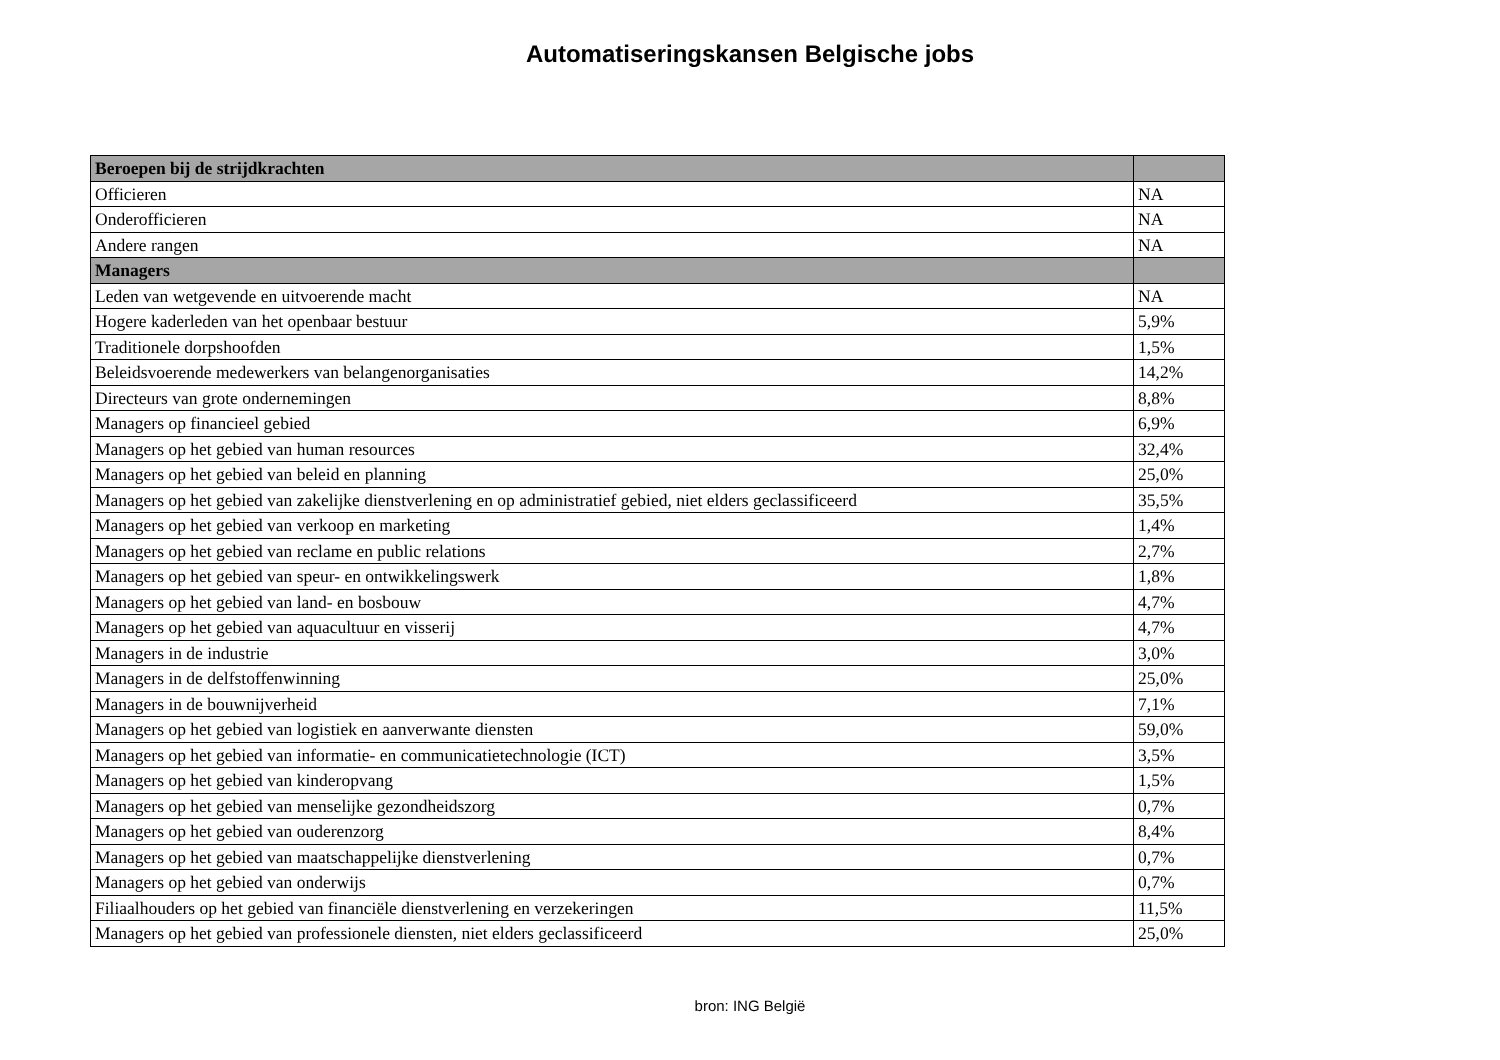Automatiseringskansen Belgische jobs
| Beroepen bij de strijdkrachten | |
| Officieren | NA |
| Onderofficieren | NA |
| Andere rangen | NA |
| Managers | |
| Leden van wetgevende en uitvoerende macht | NA |
| Hogere kaderleden van het openbaar bestuur | 5,9% |
| Traditionele dorpshoofden | 1,5% |
| Beleidsvoerende medewerkers van belangenorganisaties | 14,2% |
| Directeurs van grote ondernemingen | 8,8% |
| Managers op financieel gebied | 6,9% |
| Managers op het gebied van human resources | 32,4% |
| Managers op het gebied van beleid en planning | 25,0% |
| Managers op het gebied van zakelijke dienstverlening en op administratief gebied, niet elders geclassificeerd | 35,5% |
| Managers op het gebied van verkoop en marketing | 1,4% |
| Managers op het gebied van reclame en public relations | 2,7% |
| Managers op het gebied van speur- en ontwikkelingswerk | 1,8% |
| Managers op het gebied van land- en bosbouw | 4,7% |
| Managers op het gebied van aquacultuur en visserij | 4,7% |
| Managers in de industrie | 3,0% |
| Managers in de delfstoffenwinning | 25,0% |
| Managers in de bouwnijverheid | 7,1% |
| Managers op het gebied van logistiek en aanverwante diensten | 59,0% |
| Managers op het gebied van informatie- en communicatietechnologie (ICT) | 3,5% |
| Managers op het gebied van kinderopvang | 1,5% |
| Managers op het gebied van menselijke gezondheidszorg | 0,7% |
| Managers op het gebied van ouderenzorg | 8,4% |
| Managers op het gebied van maatschappelijke dienstverlening | 0,7% |
| Managers op het gebied van onderwijs | 0,7% |
| Filiaalhouders op het gebied van financiële dienstverlening en verzekeringen | 11,5% |
| Managers op het gebied van professionele diensten, niet elders geclassificeerd | 25,0% |
bron: ING België